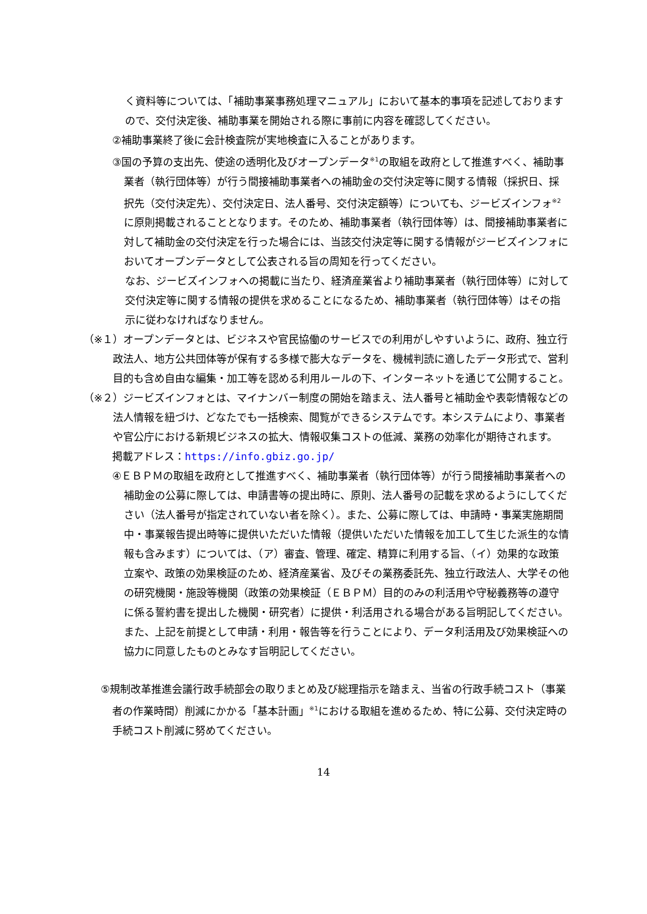く資料等については、「補助事業事務処理マニュアル」において基本的事項を記述しておりますので、交付決定後、補助事業を開始される際に事前に内容を確認してください。
②補助事業終了後に会計検査院が実地検査に入ることがあります。
③国の予算の支出先、使途の透明化及びオープンデータ<sup>※1</sup>の取組を政府として推進すべく、補助事業者（執行団体等）が行う間接補助事業者への補助金の交付決定等に関する情報（採択日、採択先（交付決定先）、交付決定日、法人番号、交付決定額等）についても、ジービズインフォ<sup>※2</sup>に原則掲載されることとなります。そのため、補助事業者（執行団体等）は、間接補助事業者に対して補助金の交付決定を行った場合には、当該交付決定等に関する情報がジービズインフォにおいてオープンデータとして公表される旨の周知を行ってください。
なお、ジービズインフォへの掲載に当たり、経済産業省より補助事業者（執行団体等）に対して交付決定等に関する情報の提供を求めることになるため、補助事業者（執行団体等）はその指示に従わなければなりません。
（※１）オープンデータとは、ビジネスや官民協働のサービスでの利用がしやすいように、政府、独立行政法人、地方公共団体等が保有する多様で膨大なデータを、機械判読に適したデータ形式で、営利目的も含め自由な編集・加工等を認める利用ルールの下、インターネットを通じて公開すること。
（※２）ジービズインフォとは、マイナンバー制度の開始を踏まえ、法人番号と補助金や表彰情報などの法人情報を紐づけ、どなたでも一括検索、閲覧ができるシステムです。本システムにより、事業者や官公庁における新規ビジネスの拡大、情報収集コストの低減、業務の効率化が期待されます。
掲載アドレス：https://info.gbiz.go.jp/
④ＥＢＰＭの取組を政府として推進すべく、補助事業者（執行団体等）が行う間接補助事業者への補助金の公募に際しては、申請書等の提出時に、原則、法人番号の記載を求めるようにしてください（法人番号が指定されていない者を除く）。また、公募に際しては、申請時・事業実施期間中・事業報告提出時等に提供いただいた情報（提供いただいた情報を加工して生じた派生的な情報も含みます）については、（ア）審査、管理、確定、精算に利用する旨、（イ）効果的な政策立案や、政策の効果検証のため、経済産業省、及びその業務委託先、独立行政法人、大学その他の研究機関・施設等機関（政策の効果検証（ＥＢＰＭ）目的のみの利活用や守秘義務等の遵守に係る誓約書を提出した機関・研究者）に提供・利活用される場合がある旨明記してください。また、上記を前提として申請・利用・報告等を行うことにより、データ利活用及び効果検証への協力に同意したものとみなす旨明記してください。
⑤規制改革推進会議行政手続部会の取りまとめ及び総理指示を踏まえ、当省の行政手続コスト（事業者の作業時間）削減にかかる「基本計画」<sup>※1</sup>における取組を進めるため、特に公募、交付決定時の手続コスト削減に努めてください。
14